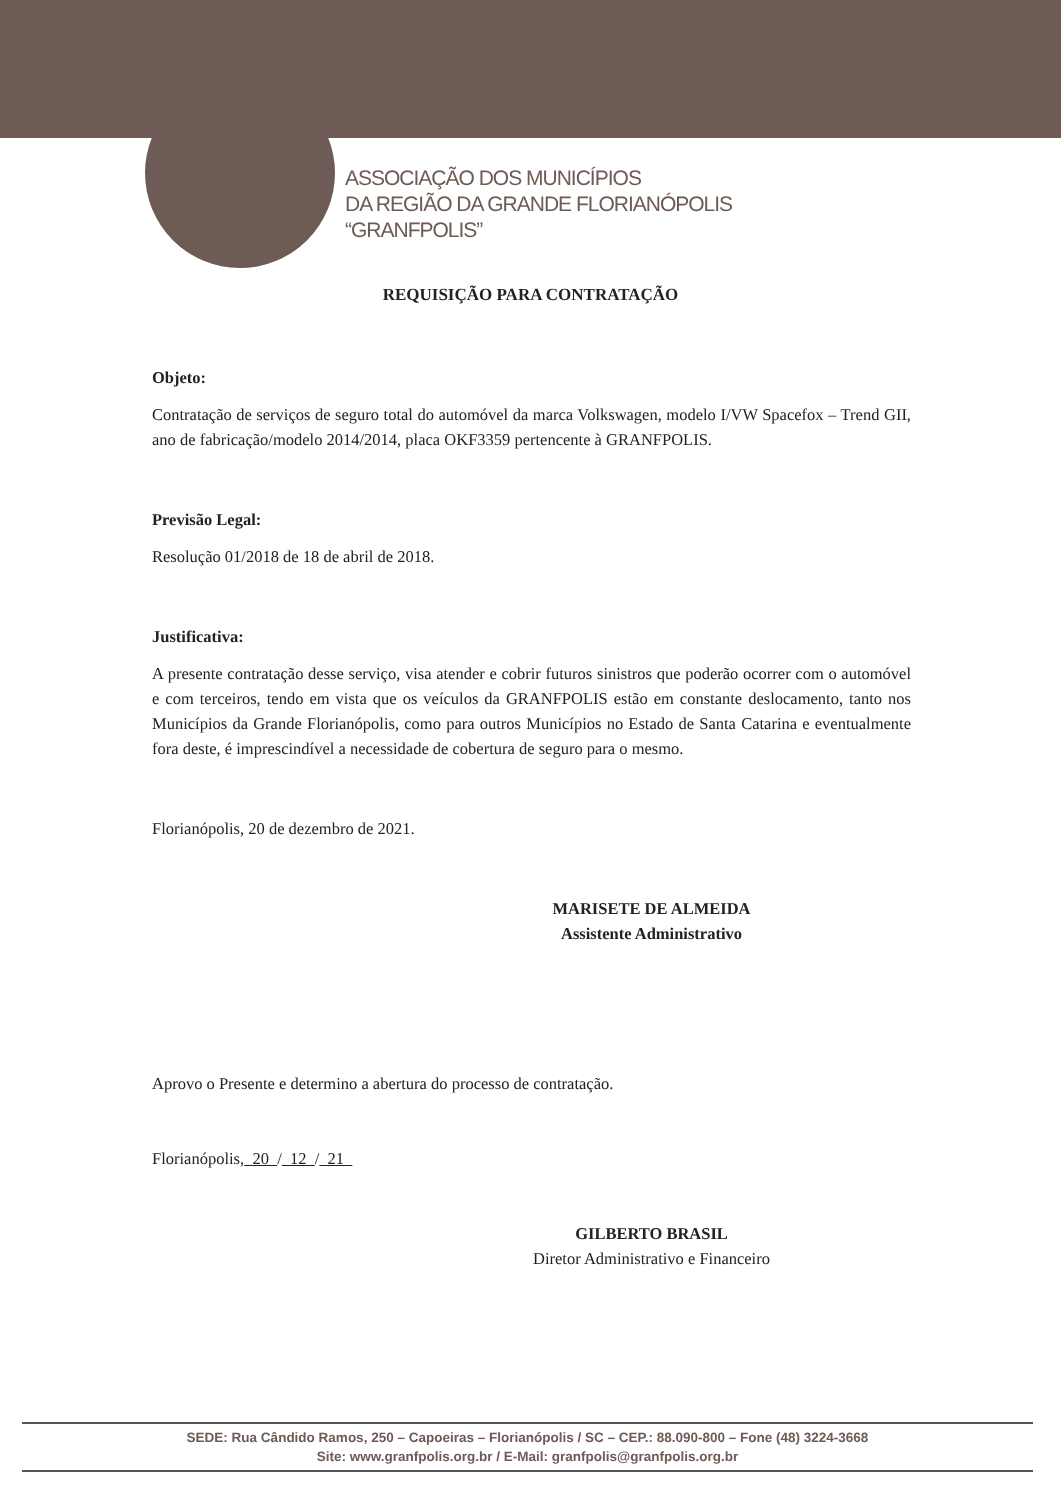ASSOCIAÇÃO DOS MUNICÍPIOS
DA REGIÃO DA GRANDE FLORIANÓPOLIS
“GRANFPOLIS”
REQUISIÇÃO PARA CONTRATAÇÃO
Objeto:
Contratação de serviços de seguro total do automóvel da marca Volkswagen, modelo I/VW Spacefox – Trend GII, ano de fabricação/modelo 2014/2014, placa OKF3359 pertencente à GRANFPOLIS.
Previsão Legal:
Resolução 01/2018 de 18 de abril de 2018.
Justificativa:
A presente contratação desse serviço, visa atender e cobrir futuros sinistros que poderão ocorrer com o automóvel e com terceiros, tendo em vista que os veículos da GRANFPOLIS estão em constante deslocamento, tanto nos Municípios da Grande Florianópolis, como para outros Municípios no Estado de Santa Catarina e eventualmente fora deste, é imprescindível a necessidade de cobertura de seguro para o mesmo.
Florianópolis, 20 de dezembro de 2021.
MARISETE DE ALMEIDA
Assistente Administrativo
Aprovo o Presente e determino a abertura do processo de contratação.
Florianópolis, 20 / 12 / 21
GILBERTO BRASIL
Diretor Administrativo e Financeiro
SEDE: Rua Cândido Ramos, 250 – Capoeiras – Florianópolis / SC – CEP.: 88.090-800 – Fone (48) 3224-3668
Site: www.granfpolis.org.br / E-Mail: granfpolis@granfpolis.org.br